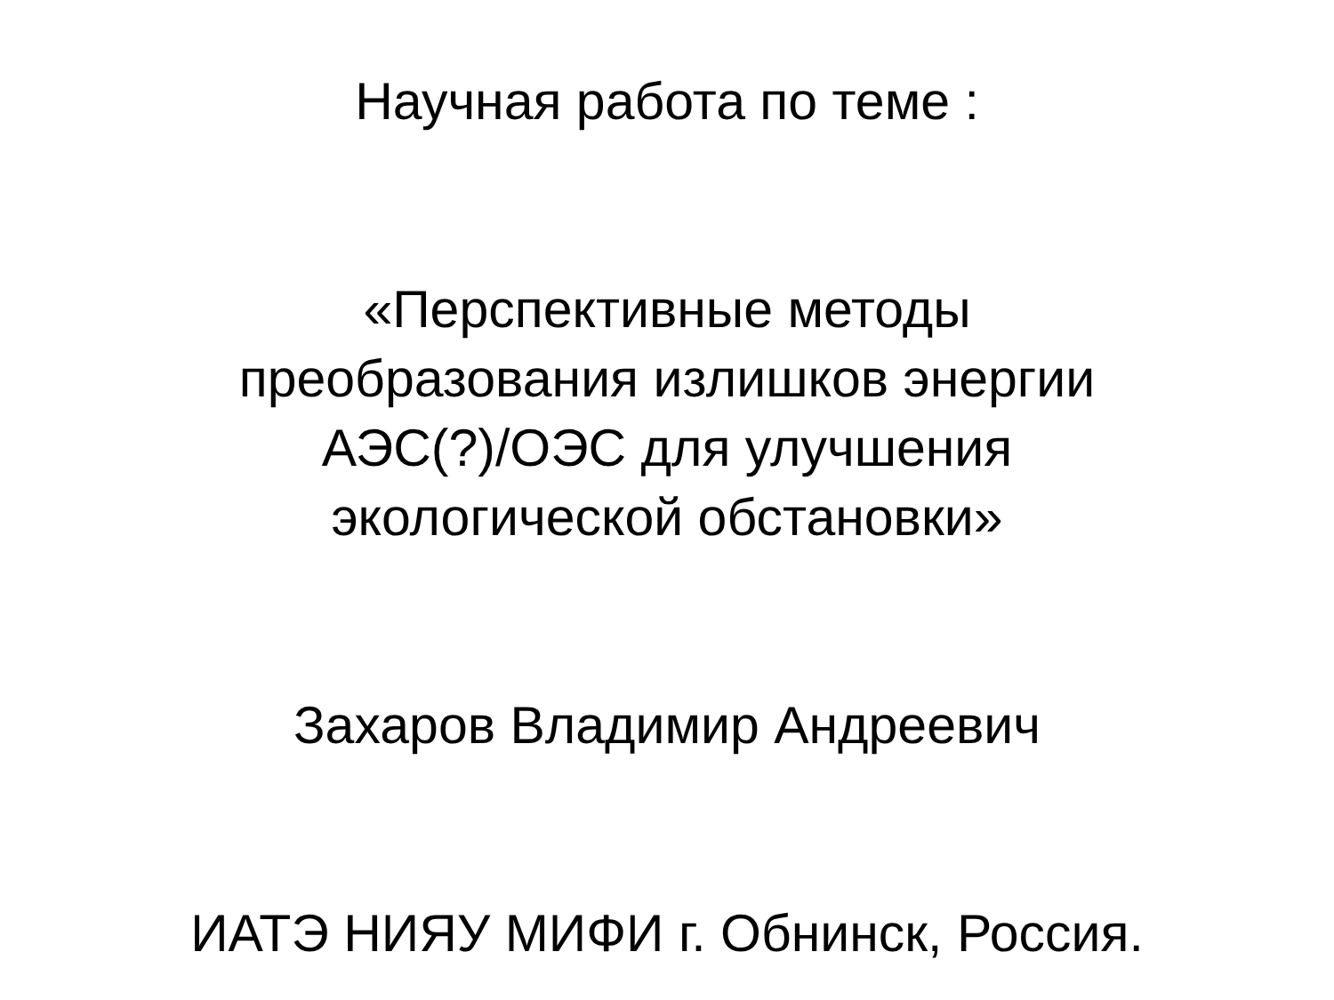Научная работа по теме :
«Перспективные методы
преобразования излишков энергии
АЭС(?)/ОЭС для улучшения
экологической обстановки»
Захаров Владимир Андреевич
ИАТЭ НИЯУ МИФИ г. Обнинск, Россия.